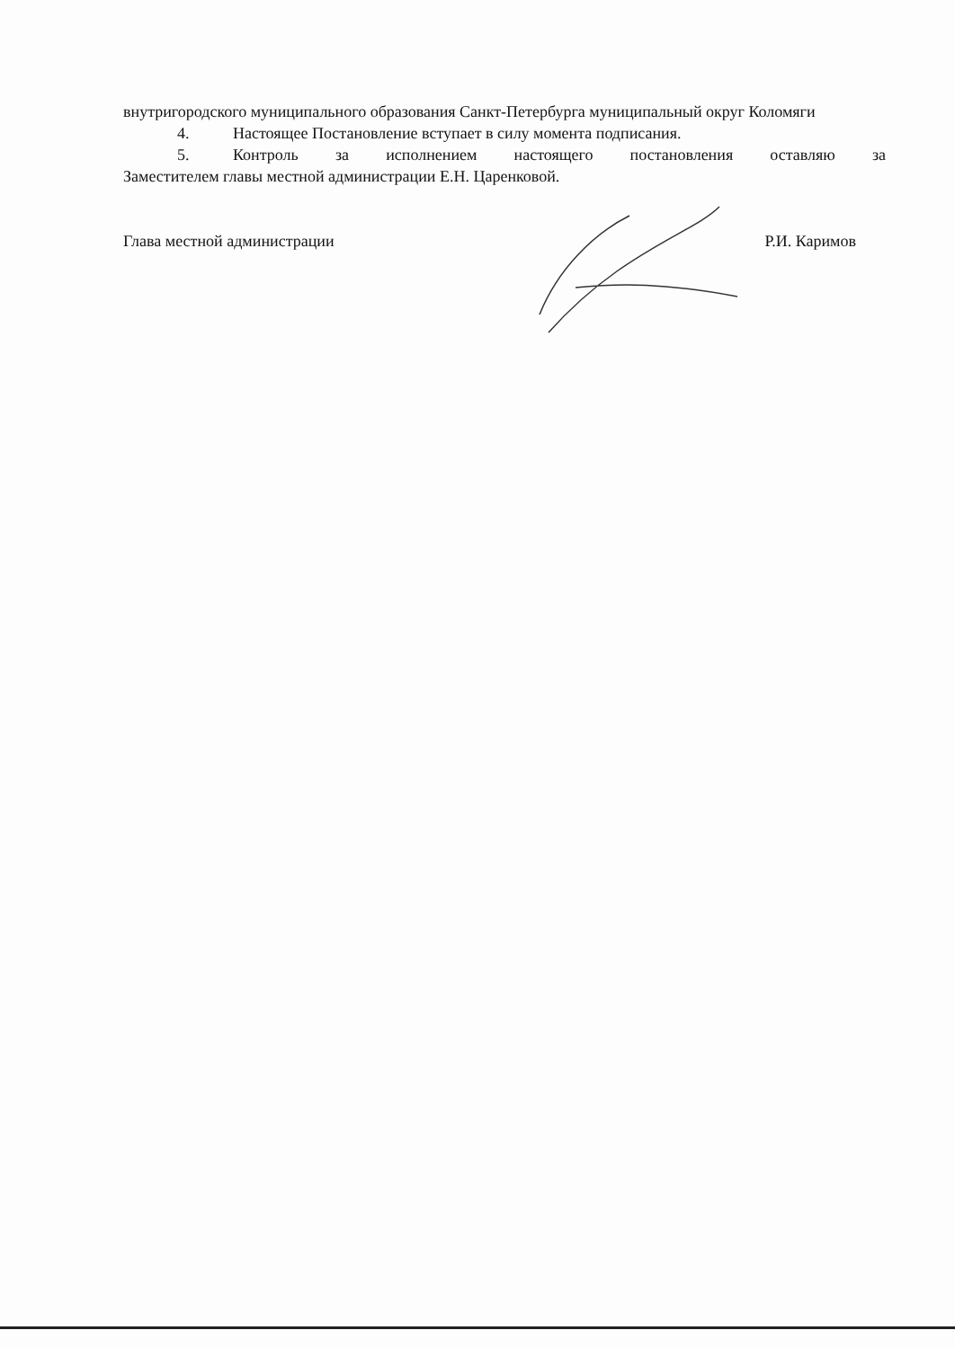внутригородского муниципального образования Санкт-Петербурга муниципальный округ Коломяги
4. Настоящее Постановление вступает в силу момента подписания.
5. Контроль за исполнением настоящего постановления оставляю за
Заместителем главы местной администрации Е.Н. Царенковой.
Глава местной администрации Р.И. Каримов